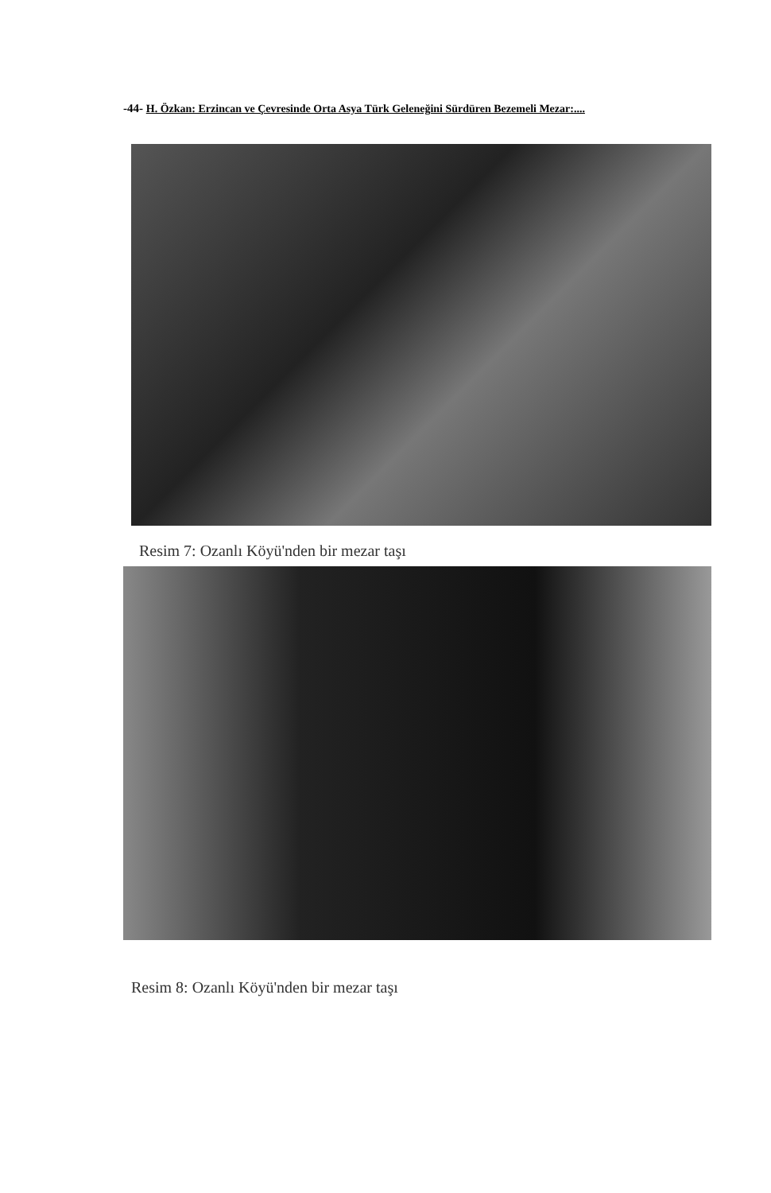-44- H. Özkan: Erzincan ve Çevresinde Orta Asya Türk Geleneğini Sürdüren Bezemeli Mezar:....
Resim 7: Ozanlı Köyü'nden bir mezar taşı
Resim 8: Ozanlı Köyü'nden bir mezar taşı